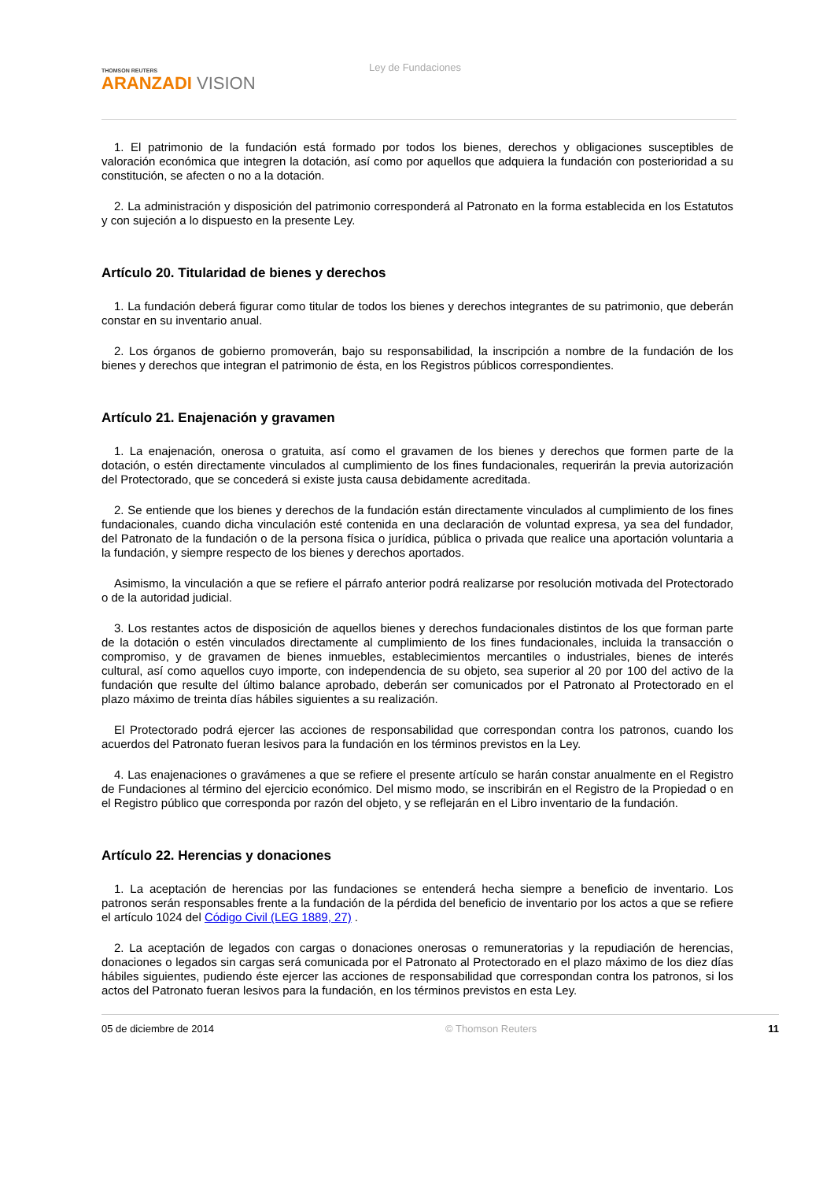THOMSON REUTERS
ARANZADI VISION
Ley de Fundaciones
1. El patrimonio de la fundación está formado por todos los bienes, derechos y obligaciones susceptibles de valoración económica que integren la dotación, así como por aquellos que adquiera la fundación con posterioridad a su constitución, se afecten o no a la dotación.
2. La administración y disposición del patrimonio corresponderá al Patronato en la forma establecida en los Estatutos y con sujeción a lo dispuesto en la presente Ley.
Artículo 20. Titularidad de bienes y derechos
1. La fundación deberá figurar como titular de todos los bienes y derechos integrantes de su patrimonio, que deberán constar en su inventario anual.
2. Los órganos de gobierno promoverán, bajo su responsabilidad, la inscripción a nombre de la fundación de los bienes y derechos que integran el patrimonio de ésta, en los Registros públicos correspondientes.
Artículo 21. Enajenación y gravamen
1. La enajenación, onerosa o gratuita, así como el gravamen de los bienes y derechos que formen parte de la dotación, o estén directamente vinculados al cumplimiento de los fines fundacionales, requerirán la previa autorización del Protectorado, que se concederá si existe justa causa debidamente acreditada.
2. Se entiende que los bienes y derechos de la fundación están directamente vinculados al cumplimiento de los fines fundacionales, cuando dicha vinculación esté contenida en una declaración de voluntad expresa, ya sea del fundador, del Patronato de la fundación o de la persona física o jurídica, pública o privada que realice una aportación voluntaria a la fundación, y siempre respecto de los bienes y derechos aportados.
Asimismo, la vinculación a que se refiere el párrafo anterior podrá realizarse por resolución motivada del Protectorado o de la autoridad judicial.
3. Los restantes actos de disposición de aquellos bienes y derechos fundacionales distintos de los que forman parte de la dotación o estén vinculados directamente al cumplimiento de los fines fundacionales, incluida la transacción o compromiso, y de gravamen de bienes inmuebles, establecimientos mercantiles o industriales, bienes de interés cultural, así como aquellos cuyo importe, con independencia de su objeto, sea superior al 20 por 100 del activo de la fundación que resulte del último balance aprobado, deberán ser comunicados por el Patronato al Protectorado en el plazo máximo de treinta días hábiles siguientes a su realización.
El Protectorado podrá ejercer las acciones de responsabilidad que correspondan contra los patronos, cuando los acuerdos del Patronato fueran lesivos para la fundación en los términos previstos en la Ley.
4. Las enajenaciones o gravámenes a que se refiere el presente artículo se harán constar anualmente en el Registro de Fundaciones al término del ejercicio económico. Del mismo modo, se inscribirán en el Registro de la Propiedad o en el Registro público que corresponda por razón del objeto, y se reflejarán en el Libro inventario de la fundación.
Artículo 22. Herencias y donaciones
1. La aceptación de herencias por las fundaciones se entenderá hecha siempre a beneficio de inventario. Los patronos serán responsables frente a la fundación de la pérdida del beneficio de inventario por los actos a que se refiere el artículo 1024 del Código Civil (LEG 1889, 27) .
2. La aceptación de legados con cargas o donaciones onerosas o remuneratorias y la repudiación de herencias, donaciones o legados sin cargas será comunicada por el Patronato al Protectorado en el plazo máximo de los diez días hábiles siguientes, pudiendo éste ejercer las acciones de responsabilidad que correspondan contra los patronos, si los actos del Patronato fueran lesivos para la fundación, en los términos previstos en esta Ley.
05 de diciembre de 2014 © Thomson Reuters 11